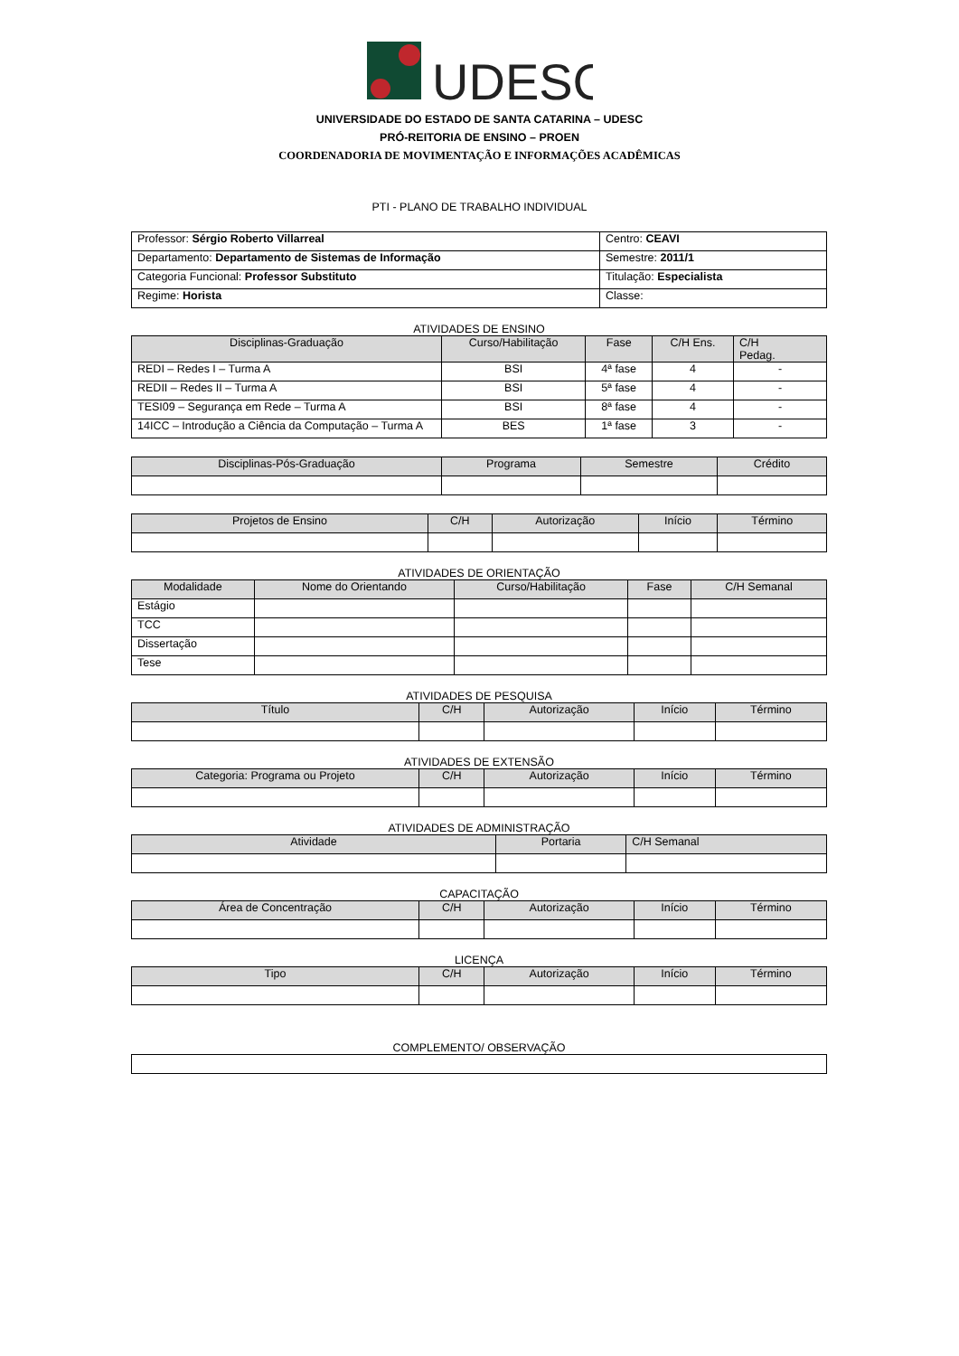UDESC
UNIVERSIDADE DO ESTADO DE SANTA CATARINA – UDESC
PRÓ-REITORIA DE ENSINO – PROEN
COORDENADORIA DE MOVIMENTAÇÃO E INFORMAÇÕES ACADÊMICAS
PTI - PLANO DE TRABALHO INDIVIDUAL
| Professor: Sérgio Roberto Villarreal | Centro: CEAVI |
| Departamento: Departamento de Sistemas de Informação | Semestre: 2011/1 |
| Categoria Funcional: Professor Substituto | Titulação: Especialista |
| Regime: Horista | Classe: |
ATIVIDADES DE ENSINO
| Disciplinas-Graduação | Curso/Habilitação | Fase | C/H Ens. | C/H Pedag. |
| --- | --- | --- | --- | --- |
| REDI – Redes I – Turma A | BSI | 4ª fase | 4 | - |
| REDII – Redes II – Turma A | BSI | 5ª fase | 4 | - |
| TESI09 – Segurança em Rede – Turma A | BSI | 8ª fase | 4 | - |
| 14ICC – Introdução a Ciência da Computação – Turma A | BES | 1ª fase | 3 | - |
| Disciplinas-Pós-Graduação | Programa | Semestre | Crédito |
| --- | --- | --- | --- |
| Projetos de Ensino | C/H | Autorização | Início | Término |
| --- | --- | --- | --- | --- |
ATIVIDADES DE ORIENTAÇÃO
| Modalidade | Nome do Orientando | Curso/Habilitação | Fase | C/H Semanal |
| --- | --- | --- | --- | --- |
| Estágio | | | | |
| TCC | | | | |
| Dissertação | | | | |
| Tese | | | | |
ATIVIDADES DE PESQUISA
| Título | C/H | Autorização | Início | Término |
| --- | --- | --- | --- | --- |
ATIVIDADES DE EXTENSÃO
| Categoria: Programa ou Projeto | C/H | Autorização | Início | Término |
| --- | --- | --- | --- | --- |
ATIVIDADES DE ADMINISTRAÇÃO
| Atividade | Portaria | C/H Semanal |
| --- | --- | --- |
CAPACITAÇÃO
| Área de Concentração | C/H | Autorização | Início | Término |
| --- | --- | --- | --- | --- |
LICENÇA
| Tipo | C/H | Autorização | Início | Término |
| --- | --- | --- | --- | --- |
COMPLEMENTO/ OBSERVAÇÃO